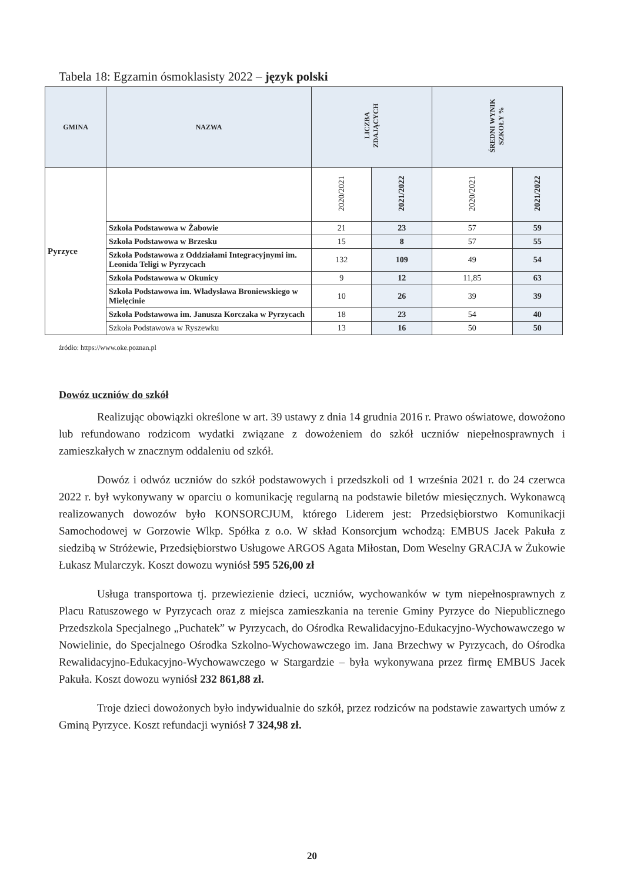Tabela 18: Egzamin ósmoklasisty 2022 – język polski
| GMINA | NAZWA | LICZBA ZDAJĄCYCH | | ŚREDNI WYNIK SZKOŁY % | |
| --- | --- | --- | --- | --- | --- |
| Pyrzyce | | 2020/2021 | 2021/2022 | 2020/2021 | 2021/2022 |
| | Szkoła Podstawowa w Żabowie | 21 | 23 | 57 | 59 |
| | Szkoła Podstawowa w Brzesku | 15 | 8 | 57 | 55 |
| | Szkoła Podstawowa z Oddziałami Integracyjnymi im. Leonida Teligi w Pyrzycach | 132 | 109 | 49 | 54 |
| | Szkoła Podstawowa w Okunicy | 9 | 12 | 11,85 | 63 |
| | Szkoła Podstawowa im. Władysława Broniewskiego w Mielęcinie | 10 | 26 | 39 | 39 |
| | Szkoła Podstawowa im. Janusza Korczaka w Pyrzycach | 18 | 23 | 54 | 40 |
| | Szkoła Podstawowa w Ryszewku | 13 | 16 | 50 | 50 |
źródło: https://www.oke.poznan.pl
Dowóz uczniów do szkół
Realizując obowiązki określone w art. 39 ustawy z dnia 14 grudnia 2016 r. Prawo oświatowe, dowożono lub refundowano rodzicom wydatki związane z dowożeniem do szkół uczniów niepełnosprawnych i zamieszkałych w znacznym oddaleniu od szkół.
Dowóz i odwóz uczniów do szkół podstawowych i przedszkoli od 1 września 2021 r. do 24 czerwca 2022 r. był wykonywany w oparciu o komunikację regularną na podstawie biletów miesięcznych. Wykonawcą realizowanych dowozów było KONSORCJUM, którego Liderem jest: Przedsiębiorstwo Komunikacji Samochodowej w Gorzowie Wlkp. Spółka z o.o. W skład Konsorcjum wchodzą: EMBUS Jacek Pakuła z siedzibą w Stróżewie, Przedsiębiorstwo Usługowe ARGOS Agata Miłostan, Dom Weselny GRACJA w Żukowie Łukasz Mularczyk. Koszt dowozu wyniósł 595 526,00 zł
Usługa transportowa tj. przewiezienie dzieci, uczniów, wychowanków w tym niepełnosprawnych z Placu Ratuszowego w Pyrzycach oraz z miejsca zamieszkania na terenie Gminy Pyrzyce do Niepublicznego Przedszkola Specjalnego „Puchatek” w Pyrzycach, do Ośrodka Rewalidacyjno-Edukacyjno-Wychowawczego w Nowielinie, do Specjalnego Ośrodka Szkolno-Wychowawczego im. Jana Brzechwy w Pyrzycach, do Ośrodka Rewalidacyjno-Edukacyjno-Wychowawczego w Stargardzie – była wykonywana przez firmę EMBUS Jacek Pakuła. Koszt dowozu wyniósł 232 861,88 zł.
Troje dzieci dowożonych było indywidualnie do szkół, przez rodziców na podstawie zawartych umów z Gminą Pyrzyce. Koszt refundacji wyniósł 7 324,98 zł.
20